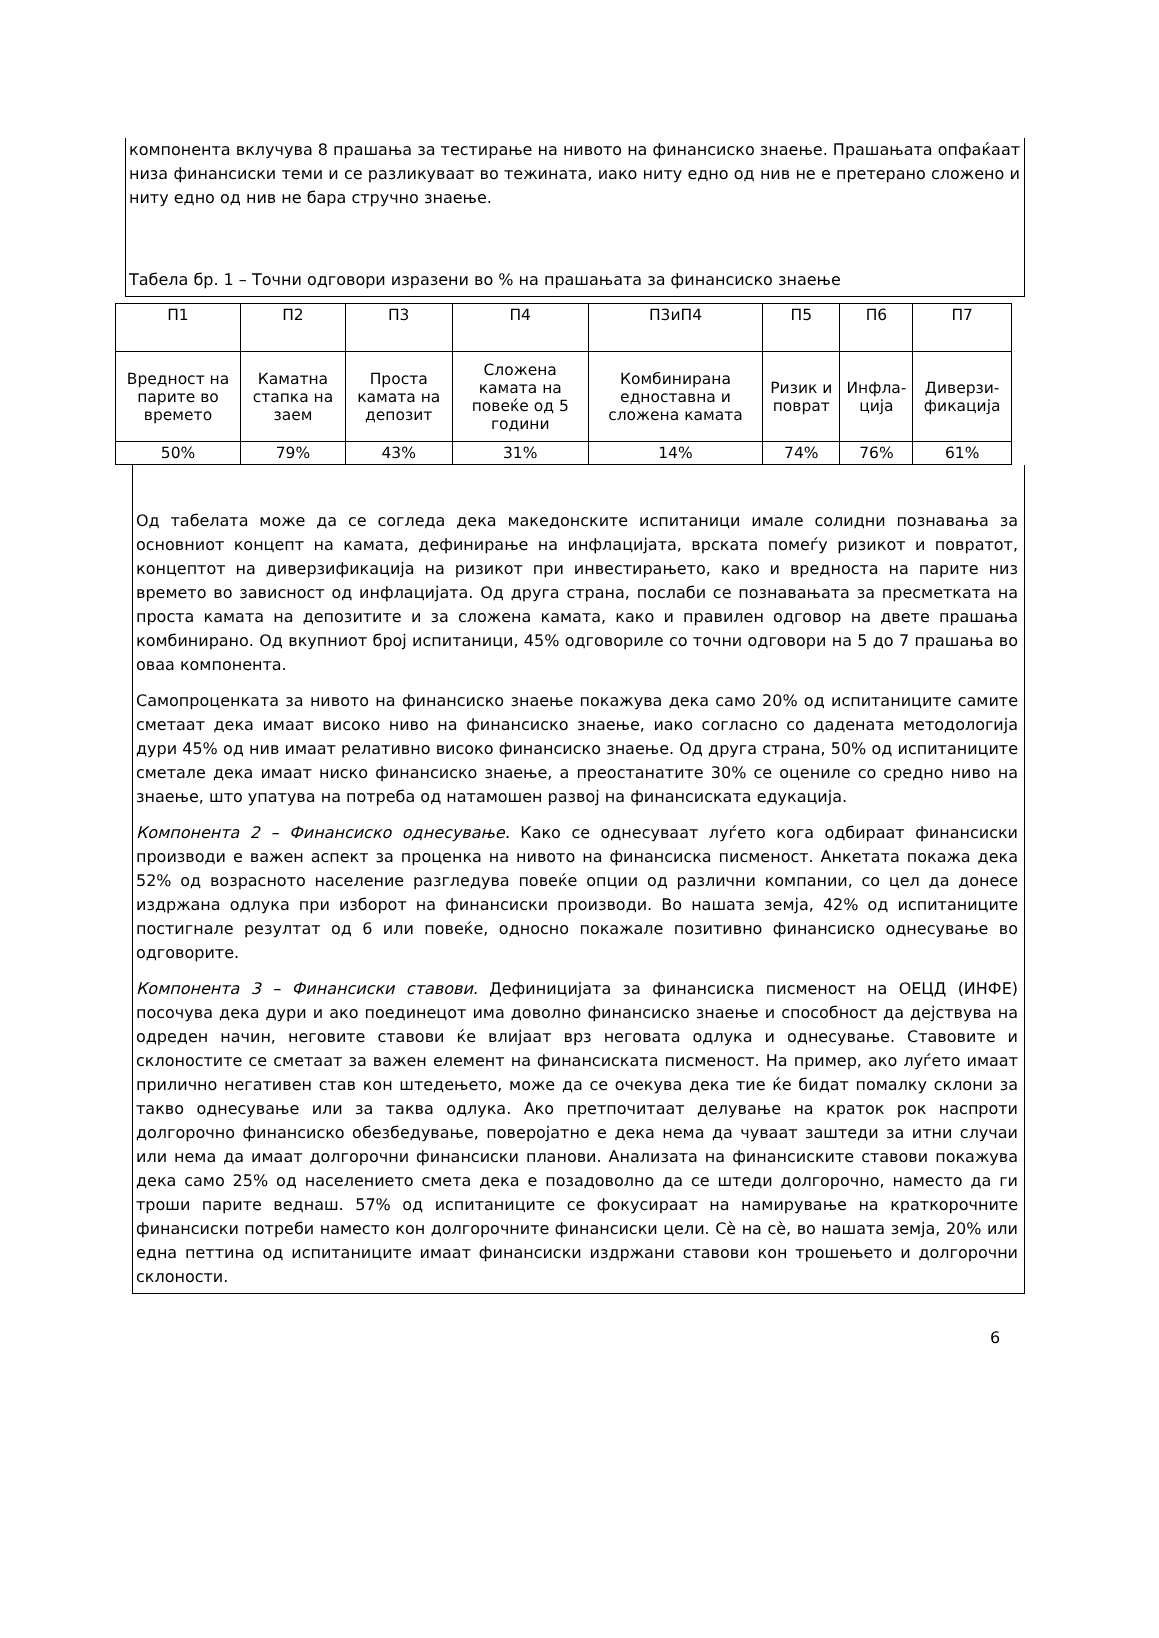компонента вклучува 8 прашања за тестирање на нивото на финансиско знаење. Прашањата опфаќаат низа финансиски теми и се разликуваат во тежината, иако ниту едно од нив не е претерано сложено и ниту едно од нив не бара стручно знаење.
Табела бр. 1 – Точни одговори изразени во % на прашањата за финансиско знаење
| П1 | П2 | П3 | П4 | П3иП4 | П5 | П6 | П7 |
| --- | --- | --- | --- | --- | --- | --- | --- |
| Вредност на парите во времето | Каматна стапка на заем | Проста камата на депозит | Сложена камата на повеќе од 5 години | Комбинирана едноставна и сложена камата | Ризик и поврат | Инфла-ција | Диверзи-фикација |
| 50% | 79% | 43% | 31% | 14% | 74% | 76% | 61% |
Од табелата може да се согледа дека македонските испитаници имале солидни познавања за основниот концепт на камата, дефинирање на инфлацијата, врската помеѓу ризикот и повратот, концептот на диверзификација на ризикот при инвестирањето, како и вредноста на парите низ времето во зависност од инфлацијата. Од друга страна, послаби се познавањата за пресметката на проста камата на депозитите и за сложена камата, како и правилен одговор на двете прашања комбинирано. Од вкупниот број испитаници, 45% одговориле со точни одговори на 5 до 7 прашања во оваа компонента.
Самопроценката за нивото на финансиско знаење покажува дека само 20% од испитаниците самите сметаат дека имаат високо ниво на финансиско знаење, иако согласно со дадената методологија дури 45% од нив имаат релативно високо финансиско знаење. Од друга страна, 50% од испитаниците сметале дека имаат ниско финансиско знаење, а преостанатите 30% се оцениле со средно ниво на знаење, што упатува на потреба од натамошен развој на финансиската едукација.
Компонента 2 – Финансиско однесување. Како се однесуваат луѓето кога одбираат финансиски производи е важен аспект за проценка на нивото на финансиска писменост. Анкетата покажа дека 52% од возрасното население разгледува повеќе опции од различни компании, со цел да донесе издржана одлука при изборот на финансиски производи. Во нашата земја, 42% од испитаниците постигнале резултат од 6 или повеќе, односно покажале позитивно финансиско однесување во одговорите.
Компонента 3 – Финансиски ставови. Дефиницијата за финансиска писменост на ОЕЦД (ИНФЕ) посочува дека дури и ако поединецот има доволно финансиско знаење и способност да дејствува на одреден начин, неговите ставови ќе влијаат врз неговата одлука и однесување. Ставовите и склоностите се сметаат за важен елемент на финансиската писменост. На пример, ако луѓето имаат прилично негативен став кон штедењето, може да се очекува дека тие ќе бидат помалку склони за такво однесување или за таква одлука. Ако претпочитаат делување на краток рок наспроти долгорочно финансиско обезбедување, поверојатно е дека нема да чуваат заштеди за итни случаи или нема да имаат долгорочни финансиски планови. Анализата на финансиските ставови покажува дека само 25% од населението смета дека е позадоволно да се штеди долгорочно, наместо да ги троши парите веднаш. 57% од испитаниците се фокусираат на намирување на краткорочните финансиски потреби наместо кон долгорочните финансиски цели. Сè на сè, во нашата земја, 20% или една петтина од испитаниците имаат финансиски издржани ставови кон трошењето и долгорочни склоности.
6